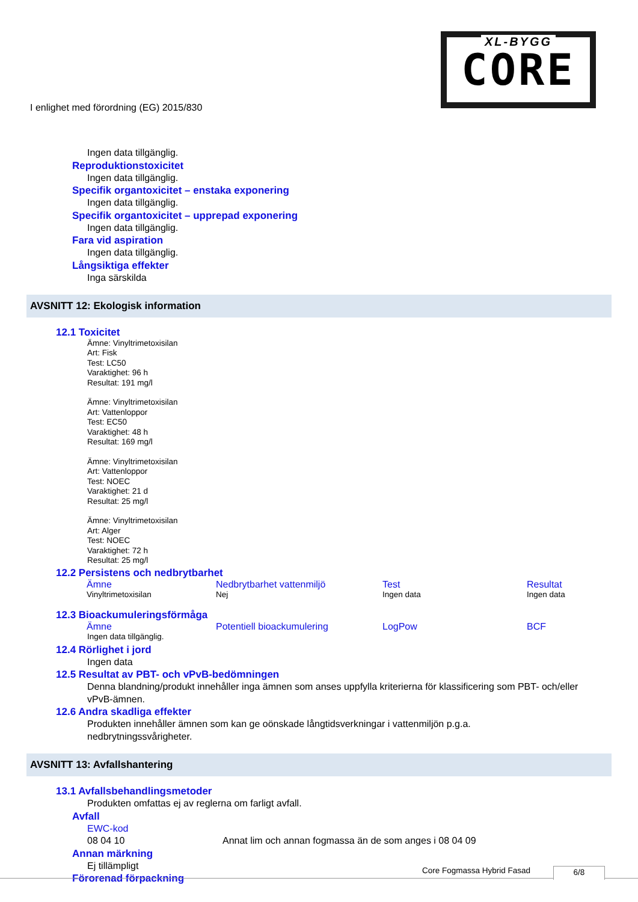I enlighet med förordning (EG) 2015/830
XL-BYGG
CORE
Ingen data tillgänglig.
Reproduktionstoxicitet
Ingen data tillgänglig.
Specifik organtoxicitet – enstaka exponering
Ingen data tillgänglig.
Specifik organtoxicitet – upprepad exponering
Ingen data tillgänglig.
Fara vid aspiration
Ingen data tillgänglig.
Långsiktiga effekter
Inga särskilda
AVSNITT 12: Ekologisk information
12.1 Toxicitet
Ämne: Vinyltrimetoxisilan
Art: Fisk
Test: LC50
Varaktighet: 96 h
Resultat: 191 mg/l
Ämne: Vinyltrimetoxisilan
Art: Vattenloppor
Test: EC50
Varaktighet: 48 h
Resultat: 169 mg/l
Ämne: Vinyltrimetoxisilan
Art: Vattenloppor
Test: NOEC
Varaktighet: 21 d
Resultat: 25 mg/l
Ämne: Vinyltrimetoxisilan
Art: Alger
Test: NOEC
Varaktighet: 72 h
Resultat: 25 mg/l
12.2 Persistens och nedbrytbarhet
| Ämne | Nedbrytbarhet vattenmiljö | Test | Resultat |
| --- | --- | --- | --- |
| Vinyltrimetoxisilan | Nej | Ingen data | Ingen data |
12.3 Bioackumuleringsförmåga
| Ämne | Potentiell bioackumulering | LogPow | BCF |
| --- | --- | --- | --- |
Ingen data tillgänglig.
12.4 Rörlighet i jord
Ingen data
12.5 Resultat av PBT- och vPvB-bedömningen
Denna blandning/produkt innehåller inga ämnen som anses uppfylla kriterierna för klassificering som PBT- och/eller vPvB-ämnen.
12.6 Andra skadliga effekter
Produkten innehåller ämnen som kan ge oönskade långtidsverkningar i vattenmiljön p.g.a. nedbrytningssvårigheter.
AVSNITT 13: Avfallshantering
13.1 Avfallsbehandlingsmetoder
Produkten omfattas ej av reglerna om farligt avfall.
Avfall
EWC-kod
08 04 10 Annat lim och annan fogmassa än de som anges i 08 04 09
Annan märkning
Ej tillämpligt
Förorenad förpackning
Core Fogmassa Hybrid Fasad 6/8